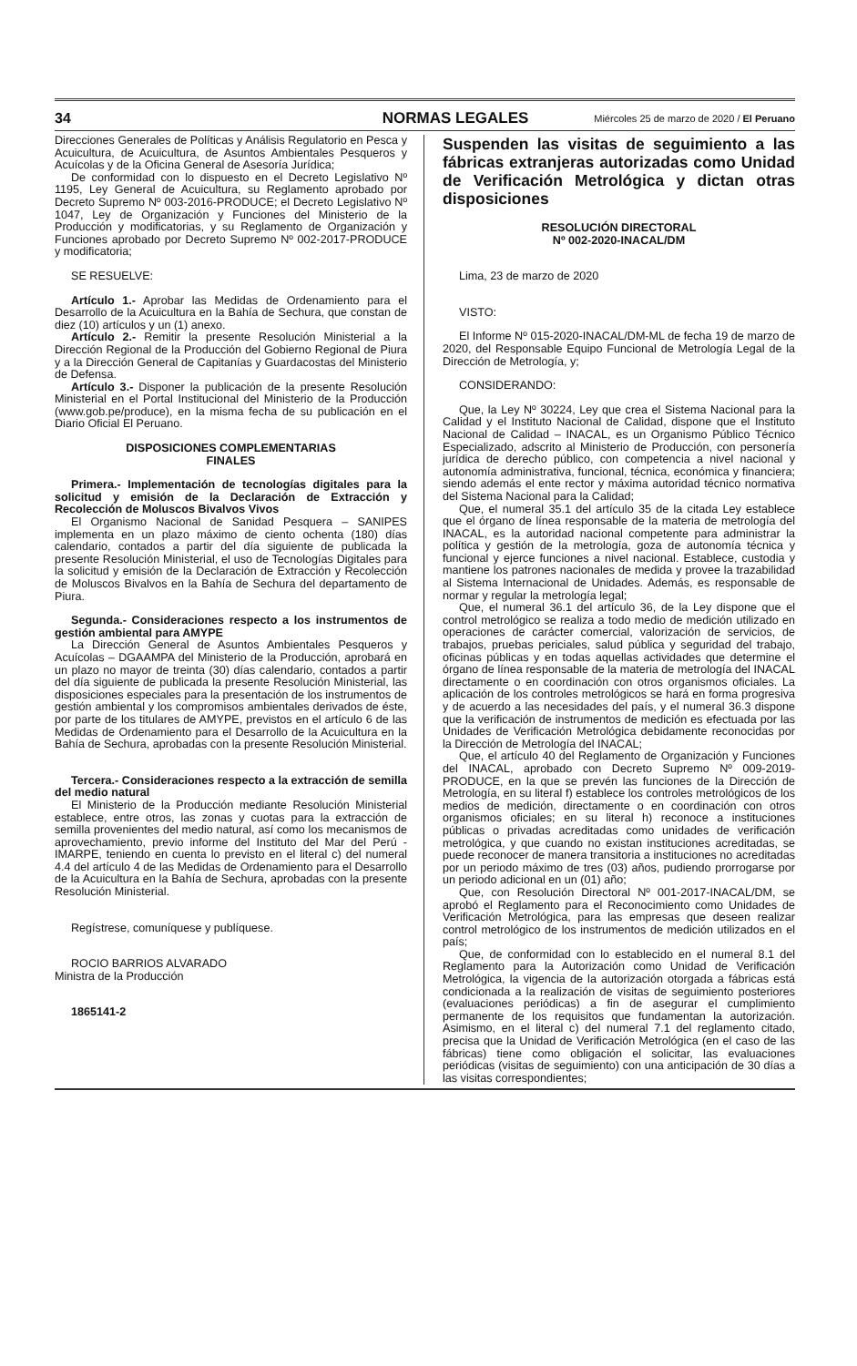34 NORMAS LEGALES Miércoles 25 de marzo de 2020 / El Peruano
Direcciones Generales de Políticas y Análisis Regulatorio en Pesca y Acuicultura, de Acuicultura, de Asuntos Ambientales Pesqueros y Acuícolas y de la Oficina General de Asesoría Jurídica;
De conformidad con lo dispuesto en el Decreto Legislativo Nº 1195, Ley General de Acuicultura, su Reglamento aprobado por Decreto Supremo Nº 003-2016-PRODUCE; el Decreto Legislativo Nº 1047, Ley de Organización y Funciones del Ministerio de la Producción y modificatorias, y su Reglamento de Organización y Funciones aprobado por Decreto Supremo Nº 002-2017-PRODUCE y modificatoria;
SE RESUELVE:
Artículo 1.- Aprobar las Medidas de Ordenamiento para el Desarrollo de la Acuicultura en la Bahía de Sechura, que constan de diez (10) artículos y un (1) anexo.
Artículo 2.- Remitir la presente Resolución Ministerial a la Dirección Regional de la Producción del Gobierno Regional de Piura y a la Dirección General de Capitanías y Guardacostas del Ministerio de Defensa.
Artículo 3.- Disponer la publicación de la presente Resolución Ministerial en el Portal Institucional del Ministerio de la Producción (www.gob.pe/produce), en la misma fecha de su publicación en el Diario Oficial El Peruano.
DISPOSICIONES COMPLEMENTARIAS
FINALES
Primera.- Implementación de tecnologías digitales para la solicitud y emisión de la Declaración de Extracción y Recolección de Moluscos Bivalvos Vivos
El Organismo Nacional de Sanidad Pesquera – SANIPES implementa en un plazo máximo de ciento ochenta (180) días calendario, contados a partir del día siguiente de publicada la presente Resolución Ministerial, el uso de Tecnologías Digitales para la solicitud y emisión de la Declaración de Extracción y Recolección de Moluscos Bivalvos en la Bahía de Sechura del departamento de Piura.
Segunda.- Consideraciones respecto a los instrumentos de gestión ambiental para AMYPE
La Dirección General de Asuntos Ambientales Pesqueros y Acuícolas – DGAAMPA del Ministerio de la Producción, aprobará en un plazo no mayor de treinta (30) días calendario, contados a partir del día siguiente de publicada la presente Resolución Ministerial, las disposiciones especiales para la presentación de los instrumentos de gestión ambiental y los compromisos ambientales derivados de éste, por parte de los titulares de AMYPE, previstos en el artículo 6 de las Medidas de Ordenamiento para el Desarrollo de la Acuicultura en la Bahía de Sechura, aprobadas con la presente Resolución Ministerial.
Tercera.- Consideraciones respecto a la extracción de semilla del medio natural
El Ministerio de la Producción mediante Resolución Ministerial establece, entre otros, las zonas y cuotas para la extracción de semilla provenientes del medio natural, así como los mecanismos de aprovechamiento, previo informe del Instituto del Mar del Perú - IMARPE, teniendo en cuenta lo previsto en el literal c) del numeral 4.4 del artículo 4 de las Medidas de Ordenamiento para el Desarrollo de la Acuicultura en la Bahía de Sechura, aprobadas con la presente Resolución Ministerial.
Regístrese, comuníquese y publíquese.
ROCIO BARRIOS ALVARADO
Ministra de la Producción
1865141-2
Suspenden las visitas de seguimiento a las fábricas extranjeras autorizadas como Unidad de Verificación Metrológica y dictan otras disposiciones
RESOLUCIÓN DIRECTORAL
Nº 002-2020-INACAL/DM
Lima, 23 de marzo de 2020
VISTO:
El Informe Nº 015-2020-INACAL/DM-ML de fecha 19 de marzo de 2020, del Responsable Equipo Funcional de Metrología Legal de la Dirección de Metrología, y;
CONSIDERANDO:
Que, la Ley Nº 30224, Ley que crea el Sistema Nacional para la Calidad y el Instituto Nacional de Calidad, dispone que el Instituto Nacional de Calidad – INACAL, es un Organismo Público Técnico Especializado, adscrito al Ministerio de Producción, con personería jurídica de derecho público, con competencia a nivel nacional y autonomía administrativa, funcional, técnica, económica y financiera; siendo además el ente rector y máxima autoridad técnico normativa del Sistema Nacional para la Calidad;
Que, el numeral 35.1 del artículo 35 de la citada Ley establece que el órgano de línea responsable de la materia de metrología del INACAL, es la autoridad nacional competente para administrar la política y gestión de la metrología, goza de autonomía técnica y funcional y ejerce funciones a nivel nacional. Establece, custodia y mantiene los patrones nacionales de medida y provee la trazabilidad al Sistema Internacional de Unidades. Además, es responsable de normar y regular la metrología legal;
Que, el numeral 36.1 del artículo 36, de la Ley dispone que el control metrológico se realiza a todo medio de medición utilizado en operaciones de carácter comercial, valorización de servicios, de trabajos, pruebas periciales, salud pública y seguridad del trabajo, oficinas públicas y en todas aquellas actividades que determine el órgano de línea responsable de la materia de metrología del INACAL directamente o en coordinación con otros organismos oficiales. La aplicación de los controles metrológicos se hará en forma progresiva y de acuerdo a las necesidades del país, y el numeral 36.3 dispone que la verificación de instrumentos de medición es efectuada por las Unidades de Verificación Metrológica debidamente reconocidas por la Dirección de Metrología del INACAL;
Que, el artículo 40 del Reglamento de Organización y Funciones del INACAL, aprobado con Decreto Supremo Nº 009-2019-PRODUCE, en la que se prevén las funciones de la Dirección de Metrología, en su literal f) establece los controles metrológicos de los medios de medición, directamente o en coordinación con otros organismos oficiales; en su literal h) reconoce a instituciones públicas o privadas acreditadas como unidades de verificación metrológica, y que cuando no existan instituciones acreditadas, se puede reconocer de manera transitoria a instituciones no acreditadas por un periodo máximo de tres (03) años, pudiendo prorrogarse por un periodo adicional en un (01) año;
Que, con Resolución Directoral Nº 001-2017-INACAL/DM, se aprobó el Reglamento para el Reconocimiento como Unidades de Verificación Metrológica, para las empresas que deseen realizar control metrológico de los instrumentos de medición utilizados en el país;
Que, de conformidad con lo establecido en el numeral 8.1 del Reglamento para la Autorización como Unidad de Verificación Metrológica, la vigencia de la autorización otorgada a fábricas está condicionada a la realización de visitas de seguimiento posteriores (evaluaciones periódicas) a fin de asegurar el cumplimiento permanente de los requisitos que fundamentan la autorización. Asimismo, en el literal c) del numeral 7.1 del reglamento citado, precisa que la Unidad de Verificación Metrológica (en el caso de las fábricas) tiene como obligación el solicitar, las evaluaciones periódicas (visitas de seguimiento) con una anticipación de 30 días a las visitas correspondientes;